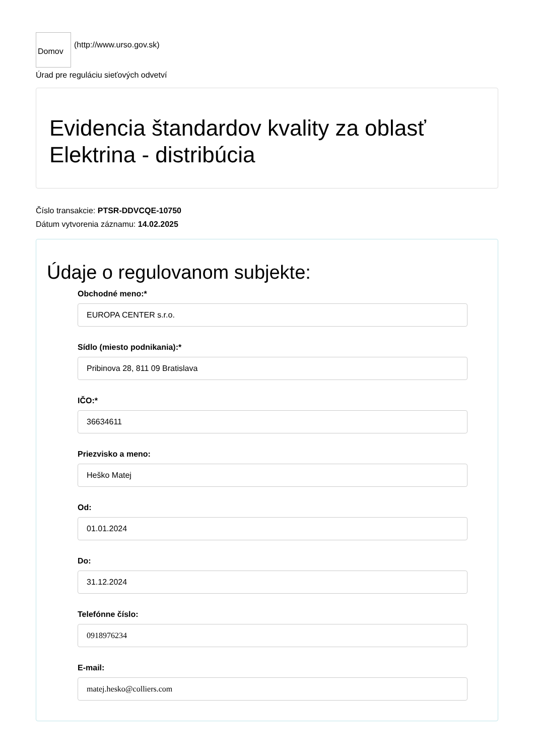Domov
(http://www.urso.gov.sk)
Úrad pre reguláciu sieťových odvetví
Evidencia štandardov kvality za oblasť Elektrina - distribúcia
Číslo transakcie: PTSR-DDVCQE-10750
Dátum vytvorenia záznamu: 14.02.2025
Údaje o regulovanom subjekte:
Obchodné meno:*
EUROPA CENTER s.r.o.
Sídlo (miesto podnikania):*
Pribinova 28, 811 09 Bratislava
IČO:*
36634611
Priezvisko a meno:
Heško Matej
Od:
01.01.2024
Do:
31.12.2024
Telefónne číslo:
0918976234
E-mail:
matej.hesko@colliers.com